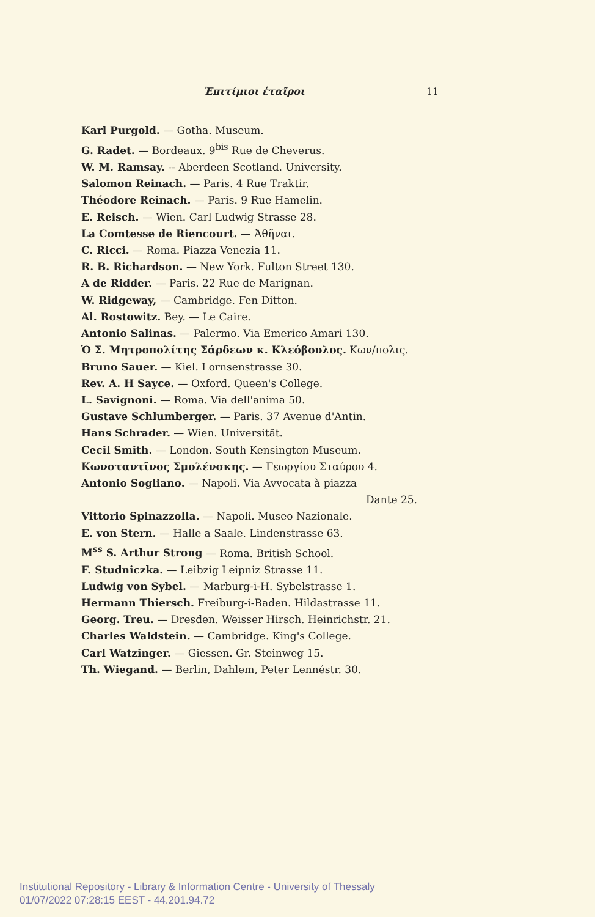Ἐπιτίμιοι ἑταῖροι 11
Karl Purgold. — Gotha. Museum.
G. Radet. — Bordeaux. 9<sup>bis</sup> Rue de Cheverus.
W. M. Ramsay. -- Aberdeen Scotland. University.
Salomon Reinach. — Paris. 4 Rue Traktir.
Théodore Reinach. — Paris. 9 Rue Hamelin.
E. Reisch. — Wien. Carl Ludwig Strasse 28.
La Comtesse de Riencourt. — Ἀθῆναι.
C. Ricci. — Roma. Piazza Venezia 11.
R. B. Richardson. — New York. Fulton Street 130.
A de Ridder. — Paris. 22 Rue de Marignan.
W. Ridgeway, — Cambridge. Fen Ditton.
Al. Rostowitz. Bey. — Le Caire.
Antonio Salinas. — Palermo. Via Emerico Amari 130.
Ὁ Σ. Μητροπολίτης Σάρδεων κ. Κλεόβουλος. Κων/πολις.
Bruno Sauer. — Kiel. Lornsenstrasse 30.
Rev. A. H Sayce. — Oxford. Queen's College.
L. Savignoni. — Roma. Via dell'anima 50.
Gustave Schlumberger. — Paris. 37 Avenue d'Antin.
Hans Schrader. — Wien. Universität.
Cecil Smith. — London. South Kensington Museum.
Κωνσταντῖνος Σμολένσκης. — Γεωργίου Σταύρου 4.
Antonio Sogliano. — Napoli. Via Avvocata à piazza
Dante 25.
Vittorio Spinazzolla. — Napoli. Museo Nazionale.
E. von Stern. — Halle a Saale. Lindenstrasse 63.
M<sup>ss</sup> S. Arthur Strong — Roma. British School.
F. Studniczka. — Leibzig Leipniz Strasse 11.
Ludwig von Sybel. — Marburg-i-H. Sybelstrasse 1.
Hermann Thiersch. Freiburg-i-Baden. Hildastrasse 11.
Georg. Treu. — Dresden. Weisser Hirsch. Heinrichstr. 21.
Charles Waldstein. — Cambridge. King's College.
Carl Watzinger. — Giessen. Gr. Steinweg 15.
Th. Wiegand. — Berlin, Dahlem, Peter Lennéstr. 30.
Institutional Repository - Library & Information Centre - University of Thessaly
01/07/2022 07:28:15 EEST - 44.201.94.72